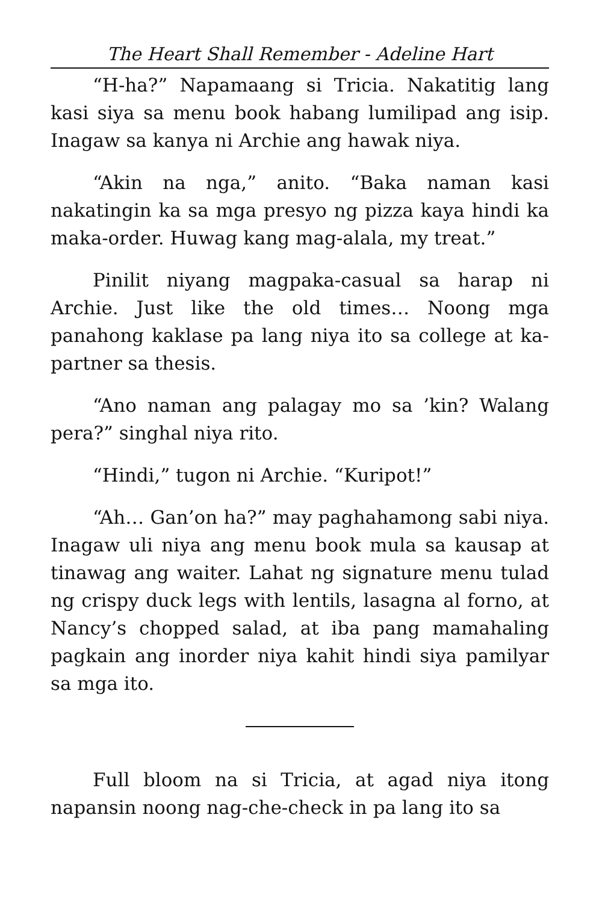The Heart Shall Remember - Adeline Hart
“H-ha?” Napamaang si Tricia. Nakatitig lang kasi siya sa menu book habang lumilipad ang isip. Inagaw sa kanya ni Archie ang hawak niya.
“Akin na nga,” anito. “Baka naman kasi nakatingin ka sa mga presyo ng pizza kaya hindi ka maka-order. Huwag kang mag-alala, my treat.”
Pinilit niyang magpaka-casual sa harap ni Archie. Just like the old times… Noong mga panahong kaklase pa lang niya ito sa college at ka-partner sa thesis.
“Ano naman ang palagay mo sa ’kin? Walang pera?” singhal niya rito.
“Hindi,” tugon ni Archie. “Kuripot!”
“Ah… Gan’on ha?” may paghahamong sabi niya. Inagaw uli niya ang menu book mula sa kausap at tinawag ang waiter. Lahat ng signature menu tulad ng crispy duck legs with lentils, lasagna al forno, at Nancy’s chopped salad, at iba pang mamahaling pagkain ang inorder niya kahit hindi siya pamilyar sa mga ito.
Full bloom na si Tricia, at agad niya itong napansin noong nag-che-check in pa lang ito sa